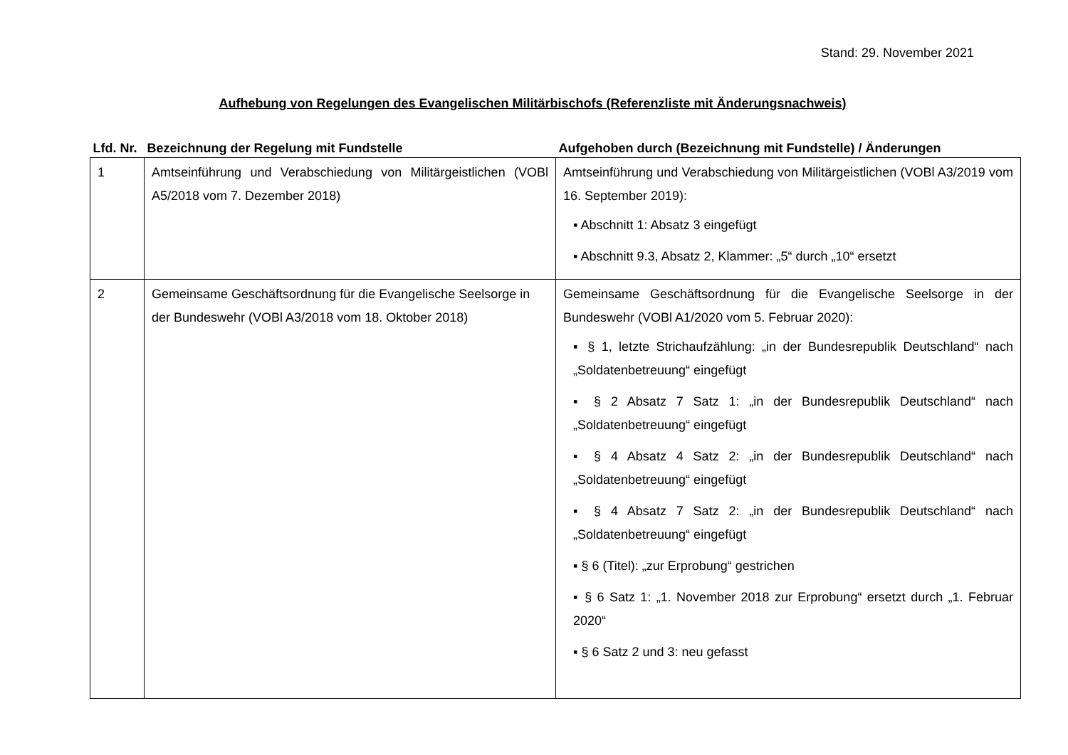Stand: 29. November 2021
Aufhebung von Regelungen des Evangelischen Militärbischofs (Referenzliste mit Änderungsnachweis)
| Lfd. Nr. | Bezeichnung der Regelung mit Fundstelle | Aufgehoben durch (Bezeichnung mit Fundstelle) / Änderungen |
| --- | --- | --- |
| 1 | Amtseinführung und Verabschiedung von Militärgeistlichen (VOBl A5/2018 vom 7. Dezember 2018) | Amtseinführung und Verabschiedung von Militärgeistlichen (VOBl A3/2019 vom 16. September 2019): ▪ Abschnitt 1: Absatz 3 eingefügt ▪ Abschnitt 9.3, Absatz 2, Klammer: „5“ durch „10“ ersetzt |
| 2 | Gemeinsame Geschäftsordnung für die Evangelische Seelsorge in der Bundeswehr (VOBl A3/2018 vom 18. Oktober 2018) | Gemeinsame Geschäftsordnung für die Evangelische Seelsorge in der Bundeswehr (VOBl A1/2020 vom 5. Februar 2020): ▪ § 1, letzte Strichaufzählung: „in der Bundesrepublik Deutschland“ nach „Soldatenbetreuung“ eingefügt ▪ § 2 Absatz 7 Satz 1: „in der Bundesrepublik Deutschland“ nach „Soldatenbetreuung“ eingefügt ▪ § 4 Absatz 4 Satz 2: „in der Bundesrepublik Deutschland“ nach „Soldatenbetreuung“ eingefügt ▪ § 4 Absatz 7 Satz 2: „in der Bundesrepublik Deutschland“ nach „Soldatenbetreuung“ eingefügt ▪ § 6 (Titel): „zur Erprobung“ gestrichen ▪ § 6 Satz 1: „1. November 2018 zur Erprobung“ ersetzt durch „1. Februar 2020“ ▪ § 6 Satz 2 und 3: neu gefasst |